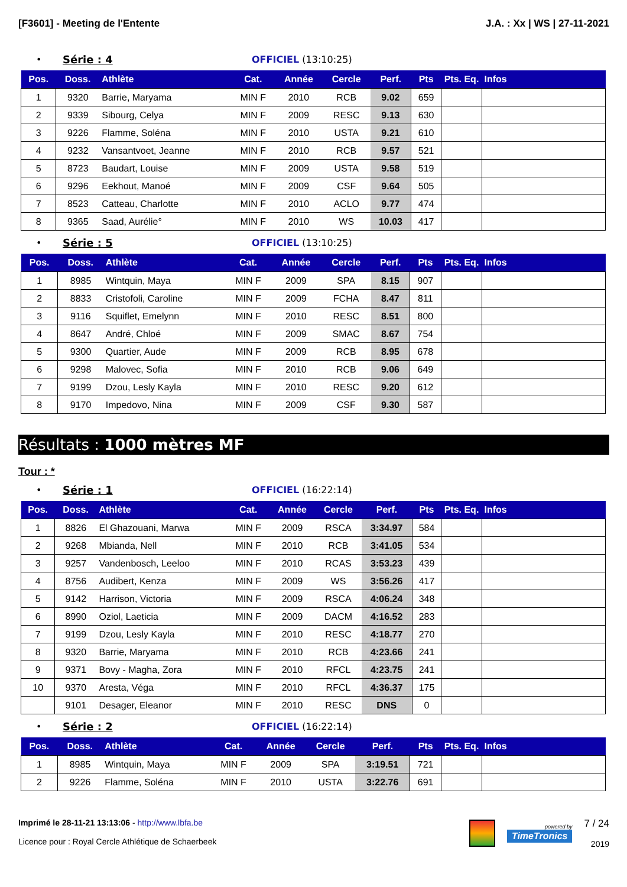[F3601] - Meeting de l'Entente J.A. : Xx | WS | 27-11-2021
• Série : 4 OFFICIEL (13:10:25)
| Pos. | Doss. | Athlète | Cat. | Année | Cercle | Perf. | Pts | Pts. Eq. | Infos |
| --- | --- | --- | --- | --- | --- | --- | --- | --- | --- |
| 1 | 9320 | Barrie, Maryama | MIN F | 2010 | RCB | 9.02 | 659 | | |
| 2 | 9339 | Sibourg, Celya | MIN F | 2009 | RESC | 9.13 | 630 | | |
| 3 | 9226 | Flamme, Soléna | MIN F | 2010 | USTA | 9.21 | 610 | | |
| 4 | 9232 | Vansantvoet, Jeanne | MIN F | 2010 | RCB | 9.57 | 521 | | |
| 5 | 8723 | Baudart, Louise | MIN F | 2009 | USTA | 9.58 | 519 | | |
| 6 | 9296 | Eekhout, Manoé | MIN F | 2009 | CSF | 9.64 | 505 | | |
| 7 | 8523 | Catteau, Charlotte | MIN F | 2010 | ACLO | 9.77 | 474 | | |
| 8 | 9365 | Saad, Aurélie° | MIN F | 2010 | WS | 10.03 | 417 | | |
• Série : 5 OFFICIEL (13:10:25)
| Pos. | Doss. | Athlète | Cat. | Année | Cercle | Perf. | Pts | Pts. Eq. | Infos |
| --- | --- | --- | --- | --- | --- | --- | --- | --- | --- |
| 1 | 8985 | Wintquin, Maya | MIN F | 2009 | SPA | 8.15 | 907 | | |
| 2 | 8833 | Cristofoli, Caroline | MIN F | 2009 | FCHA | 8.47 | 811 | | |
| 3 | 9116 | Squiflet, Emelynn | MIN F | 2010 | RESC | 8.51 | 800 | | |
| 4 | 8647 | André, Chloé | MIN F | 2009 | SMAC | 8.67 | 754 | | |
| 5 | 9300 | Quartier, Aude | MIN F | 2009 | RCB | 8.95 | 678 | | |
| 6 | 9298 | Malovec, Sofia | MIN F | 2010 | RCB | 9.06 | 649 | | |
| 7 | 9199 | Dzou, Lesly Kayla | MIN F | 2010 | RESC | 9.20 | 612 | | |
| 8 | 9170 | Impedovo, Nina | MIN F | 2009 | CSF | 9.30 | 587 | | |
Résultats : 1000 mètres MF
Tour : *
• Série : 1 OFFICIEL (16:22:14)
| Pos. | Doss. | Athlète | Cat. | Année | Cercle | Perf. | Pts | Pts. Eq. | Infos |
| --- | --- | --- | --- | --- | --- | --- | --- | --- | --- |
| 1 | 8826 | El Ghazouani, Marwa | MIN F | 2009 | RSCA | 3:34.97 | 584 | | |
| 2 | 9268 | Mbianda, Nell | MIN F | 2010 | RCB | 3:41.05 | 534 | | |
| 3 | 9257 | Vandenbosch, Leeloo | MIN F | 2010 | RCAS | 3:53.23 | 439 | | |
| 4 | 8756 | Audibert, Kenza | MIN F | 2009 | WS | 3:56.26 | 417 | | |
| 5 | 9142 | Harrison, Victoria | MIN F | 2009 | RSCA | 4:06.24 | 348 | | |
| 6 | 8990 | Oziol, Laeticia | MIN F | 2009 | DACM | 4:16.52 | 283 | | |
| 7 | 9199 | Dzou, Lesly Kayla | MIN F | 2010 | RESC | 4:18.77 | 270 | | |
| 8 | 9320 | Barrie, Maryama | MIN F | 2010 | RCB | 4:23.66 | 241 | | |
| 9 | 9371 | Bovy - Magha, Zora | MIN F | 2010 | RFCL | 4:23.75 | 241 | | |
| 10 | 9370 | Aresta, Véga | MIN F | 2010 | RFCL | 4:36.37 | 175 | | |
| | 9101 | Desager, Eleanor | MIN F | 2010 | RESC | DNS | 0 | | |
• Série : 2 OFFICIEL (16:22:14)
| Pos. | Doss. | Athlète | Cat. | Année | Cercle | Perf. | Pts | Pts. Eq. | Infos |
| --- | --- | --- | --- | --- | --- | --- | --- | --- | --- |
| 1 | 8985 | Wintquin, Maya | MIN F | 2009 | SPA | 3:19.51 | 721 | | |
| 2 | 9226 | Flamme, Soléna | MIN F | 2010 | USTA | 3:22.76 | 691 | | |
Imprimé le 28-11-21 13:13:06 - http://www.lbfa.be
Licence pour : Royal Cercle Athlétique de Schaerbeek
powered by
TimeTronics
7 / 24
2019